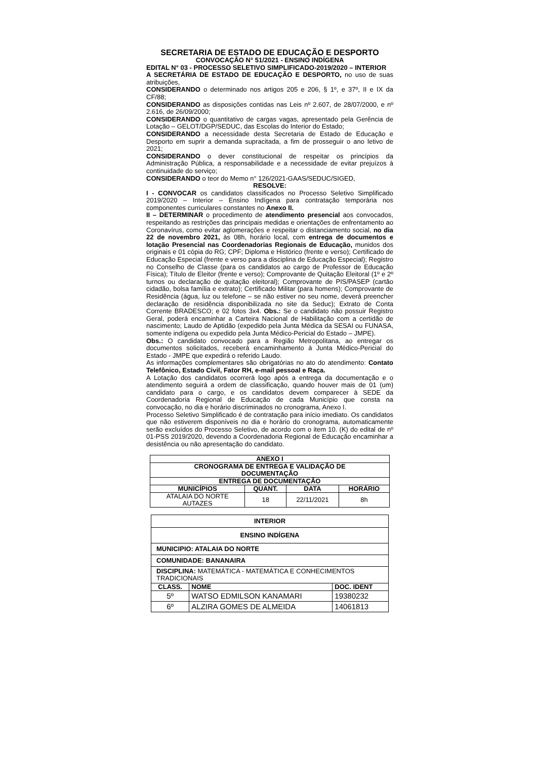SECRETARIA DE ESTADO DE EDUCAÇÃO E DESPORTO
CONVOCAÇÃO N° 51/2021 - ENSINO INDÍGENA
EDITAL N° 03 - PROCESSO SELETIVO SIMPLIFICADO-2019/2020 – INTERIOR
A SECRETÁRIA DE ESTADO DE EDUCAÇÃO E DESPORTO, no uso de suas atribuições,
CONSIDERANDO o determinado nos artigos 205 e 206, § 1º, e 37º, II e IX da CF/88;
CONSIDERANDO as disposições contidas nas Leis nº 2.607, de 28/07/2000, e nº 2.616, de 26/09/2000;
CONSIDERANDO o quantitativo de cargas vagas, apresentado pela Gerência de Lotação – GELOT/DGP/SEDUC, das Escolas do Interior do Estado;
CONSIDERANDO a necessidade desta Secretaria de Estado de Educação e Desporto em suprir a demanda supracitada, a fim de prosseguir o ano letivo de 2021;
CONSIDERANDO o dever constitucional de respeitar os princípios da Administração Pública, a responsabilidade e a necessidade de evitar prejuízos à continuidade do serviço;
CONSIDERANDO o teor do Memo n° 126/2021-GAAS/SEDUC/SIGED,
RESOLVE:
I - CONVOCAR os candidatos classificados no Processo Seletivo Simplificado 2019/2020 – Interior – Ensino Indígena para contratação temporária nos componentes curriculares constantes no Anexo II.
II – DETERMINAR o procedimento de atendimento presencial aos convocados, respeitando as restrições das principais medidas e orientações de enfrentamento ao Coronavírus, como evitar aglomerações e respeitar o distanciamento social, no dia 22 de novembro 2021, às 08h, horário local, com entrega de documentos e lotação Presencial nas Coordenadorias Regionais de Educação, munidos dos originais e 01 cópia do RG; CPF; Diploma e Histórico (frente e verso); Certificado de Educação Especial (frente e verso para a disciplina de Educação Especial); Registro no Conselho de Classe (para os candidatos ao cargo de Professor de Educação Física); Título de Eleitor (frente e verso); Comprovante de Quitação Eleitoral (1º e 2º turnos ou declaração de quitação eleitoral); Comprovante de PIS/PASEP (cartão cidadão, bolsa família e extrato); Certificado Militar (para homens); Comprovante de Residência (água, luz ou telefone – se não estiver no seu nome, deverá preencher declaração de residência disponibilizada no site da Seduc); Extrato de Conta Corrente BRADESCO; e 02 fotos 3x4. Obs.: Se o candidato não possuir Registro Geral, poderá encaminhar a Carteira Nacional de Habilitação com a certidão de nascimento; Laudo de Aptidão (expedido pela Junta Médica da SESAI ou FUNASA, somente indígena ou expedido pela Junta Médico-Pericial do Estado – JMPE).
Obs.: O candidato convocado para a Região Metropolitana, ao entregar os documentos solicitados, receberá encaminhamento à Junta Médico-Pericial do Estado - JMPE que expedirá o referido Laudo.
As informações complementares são obrigatórias no ato do atendimento: Contato Telefônico, Estado Civil, Fator RH, e-mail pessoal e Raça.
A Lotação dos candidatos ocorrerá logo após a entrega da documentação e o atendimento seguirá a ordem de classificação, quando houver mais de 01 (um) candidato para o cargo, e os candidatos devem comparecer à SEDE da Coordenadoria Regional de Educação de cada Município que consta na convocação, no dia e horário discriminados no cronograma, Anexo I.
Processo Seletivo Simplificado é de contratação para início imediato. Os candidatos que não estiverem disponíveis no dia e horário do cronograma, automaticamente serão excluídos do Processo Seletivo, de acordo com o item 10. (K) do edital de nº 01-PSS 2019/2020, devendo a Coordenadoria Regional de Educação encaminhar a desistência ou não apresentação do candidato.
| ANEXO I | | | |
| --- | --- | --- | --- |
| CRONOGRAMA DE ENTREGA E VALIDAÇÃO DE DOCUMENTAÇÃO | | | |
| ENTREGA DE DOCUMENTAÇÃO | | | |
| MUNICÍPIOS | QUANT. | DATA | HORÁRIO |
| ATALAIA DO NORTE AUTAZES | 18 | 22/11/2021 | 8h |
| INTERIOR | | |
| --- | --- | --- |
| ENSINO INDÍGENA | | |
| MUNICIPIO: ATALAIA DO NORTE | | |
| COMUNIDADE: BANANAIRA | | |
| DISCIPLINA: MATEMÁTICA - MATEMÁTICA E CONHECIMENTOS TRADICIONAIS | | |
| CLASS. | NOME | DOC. IDENT |
| 5º | WATSO EDMILSON KANAMARI | 19380232 |
| 6º | ALZIRA GOMES DE ALMEIDA | 14061813 |